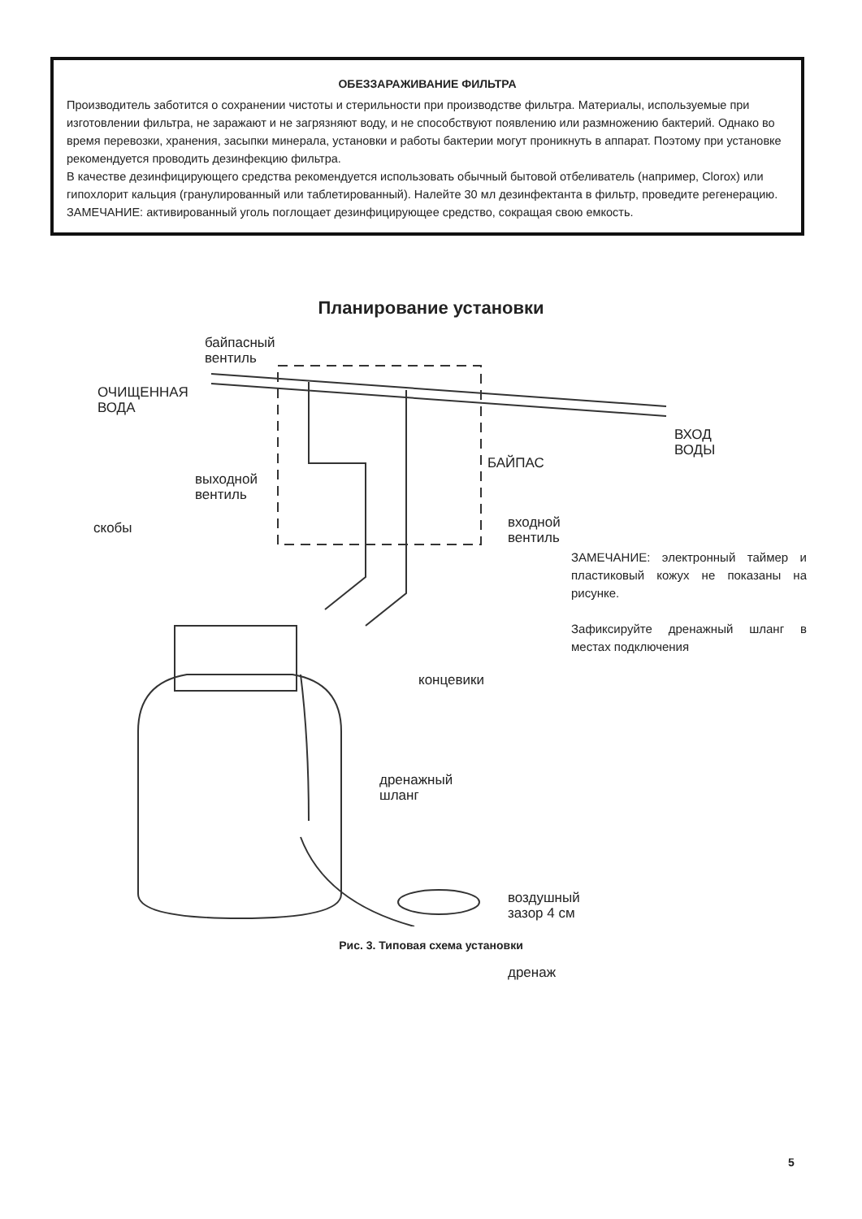ОБЕЗЗАРАЖИВАНИЕ ФИЛЬТРА
Производитель заботится о сохранении чистоты и стерильности при производстве фильтра. Материалы, используемые при изготовлении фильтра, не заражают и не загрязняют воду, и не способствуют появлению или размножению бактерий. Однако во время перевозки, хранения, засыпки минерала, установки и работы бактерии могут проникнуть в аппарат. Поэтому при установке рекомендуется проводить дезинфекцию фильтра.
В качестве дезинфицирующего средства рекомендуется использовать обычный бытовой отбеливатель (например, Clorox) или гипохлорит кальция (гранулированный или таблетированный). Налейте 30 мл дезинфектанта в фильтр, проведите регенерацию.
ЗАМЕЧАНИЕ: активированный уголь поглощает дезинфицирующее средство, сокращая свою емкость.
Планирование установки
байпасный
вентиль
ОЧИЩЕННАЯ
ВОДА
ВХОД
ВОДЫ
БАЙПАС
выходной
вентиль
скобы
входной
вентиль
ЗАМЕЧАНИЕ: электронный таймер и пластиковый кожух не показаны на рисунке.
Зафиксируйте дренажный шланг в местах подключения
концевики
дренажный
шланг
воздушный
зазор 4 см
дренаж
Рис. 3. Типовая схема установки
5